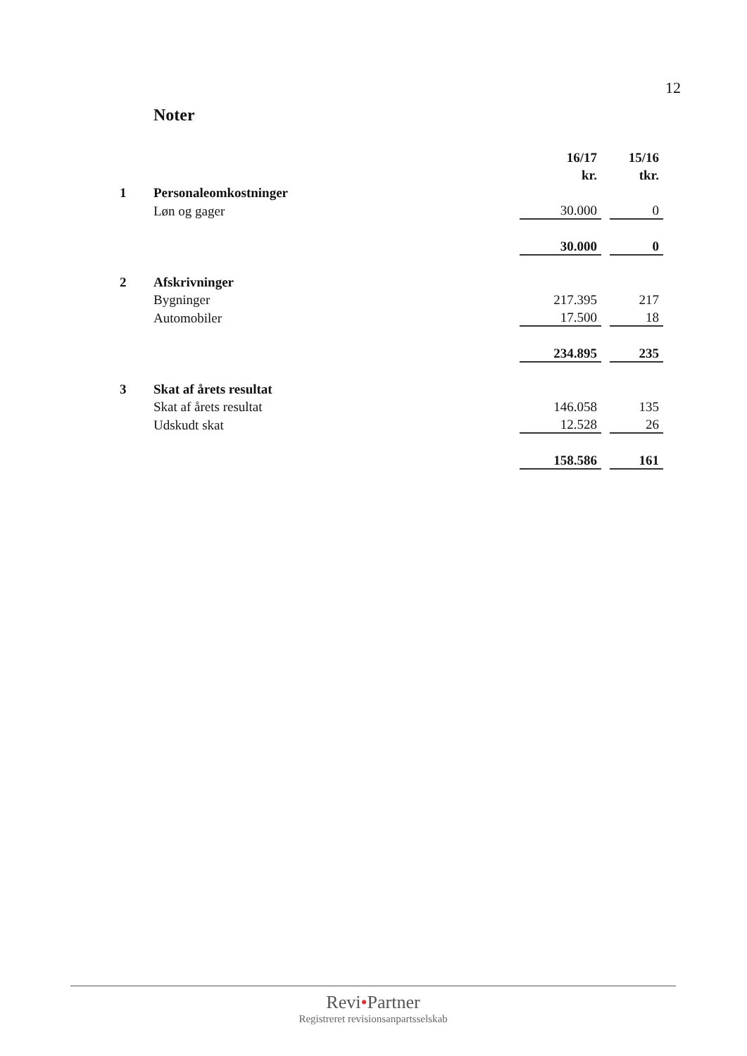12
Noter
| | | 16/17 | | 15/16 |
| --- | --- | --- | --- | --- |
| | | kr. | | tkr. |
| 1 | Personaleomkostninger | | | |
| | Løn og gager | 30.000 | | 0 |
| | | 30.000 | | 0 |
| 2 | Afskrivninger | | | |
| | Bygninger | 217.395 | | 217 |
| | Automobiler | 17.500 | | 18 |
| | | 234.895 | | 235 |
| 3 | Skat af årets resultat | | | |
| | Skat af årets resultat | 146.058 | | 135 |
| | Udskudt skat | 12.528 | | 26 |
| | | 158.586 | | 161 |
Revi•Partner
Registreret revisionsanpartsselskab